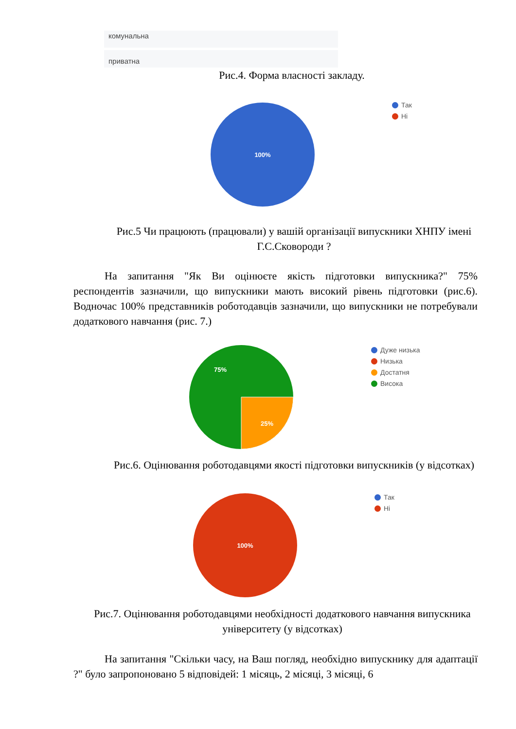комунальна
приватна
Рис.4. Форма власності закладу.
100%
Так
Ні
Рис.5 Чи працюють (працювали) у вашій організації випускники ХНПУ імені Г.С.Сковороди ?
На запитання "Як Ви оцінюєте якість підготовки випускника?" 75% респондентів зазначили, що випускники мають високий рівень підготовки (рис.6). Водночас 100% представників роботодавців зазначили, що випускники не потребували додаткового навчання (рис. 7.)
75%
25%
Дуже низька
Низька
Достатня
Висока
Рис.6. Оцінювання роботодавцями якості підготовки випускників (у відсотках)
100%
Так
Ні
Рис.7. Оцінювання роботодавцями необхідності додаткового навчання випускника університету (у відсотках)
На запитання "Скільки часу, на Ваш погляд, необхідно випускнику для адаптації ?" було запропоновано 5 відповідей: 1 місяць, 2 місяці, 3 місяці, 6